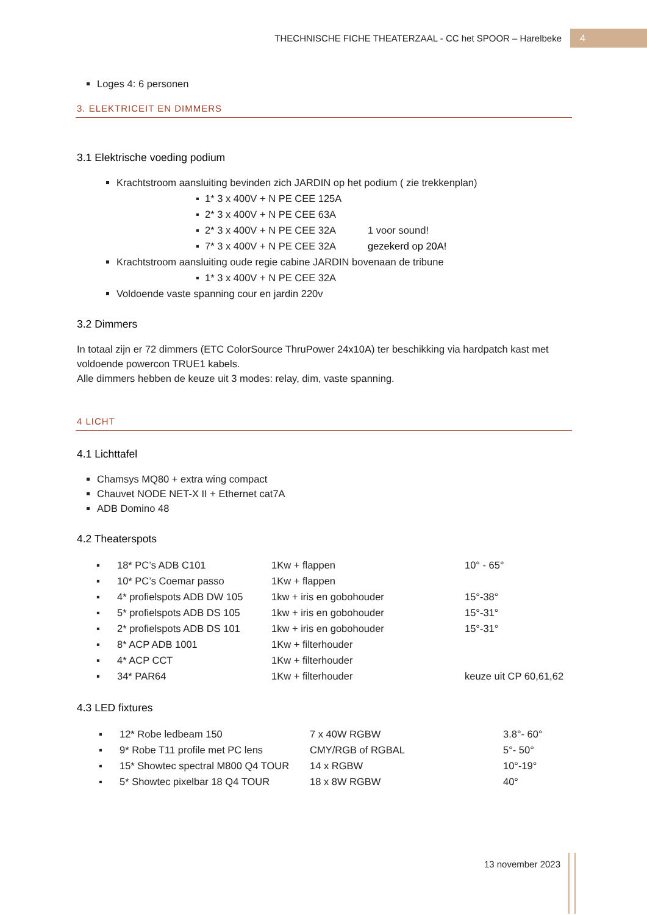THECHNISCHE FICHE THEATERZAAL - CC het SPOOR – Harelbeke
4
Loges 4: 6 personen
3. ELEKTRICEIT EN DIMMERS
3.1 Elektrische voeding podium
Krachtstroom aansluiting bevinden zich JARDIN op het podium ( zie trekkenplan)
| ▪ 1* 3 x 400V + N PE CEE 125A | |
| ▪ 2* 3 x 400V + N PE CEE 63A | |
| ▪ 2* 3 x 400V + N PE CEE 32A | 1 voor sound! |
| ▪ 7* 3 x 400V + N PE CEE 32A | gezekerd op 20A! |
Krachtstroom aansluiting oude regie cabine JARDIN bovenaan de tribune
| ▪ 1* 3 x 400V + N PE CEE 32A |
Voldoende vaste spanning cour en jardin 220v
3.2 Dimmers
In totaal zijn er 72 dimmers (ETC ColorSource ThruPower 24x10A) ter beschikking via hardpatch kast met voldoende powercon TRUE1 kabels.
Alle dimmers hebben de keuze uit 3 modes: relay, dim, vaste spanning.
4 LICHT
4.1 Lichttafel
Chamsys MQ80 + extra wing compact
Chauvet NODE NET-X II + Ethernet cat7A
ADB Domino 48
4.2 Theaterspots
| ▪ | 18* PC’s ADB C101 | 1Kw + flappen | 10° - 65° |
| ▪ | 10* PC’s Coemar passo | 1Kw + flappen | |
| ▪ | 4* profielspots ADB DW 105 | 1kw + iris en gobohouder | 15°-38° |
| ▪ | 5* profielspots ADB DS 105 | 1kw + iris en gobohouder | 15°-31° |
| ▪ | 2* profielspots ADB DS 101 | 1kw + iris en gobohouder | 15°-31° |
| ▪ | 8* ACP ADB 1001 | 1Kw + filterhouder | |
| ▪ | 4* ACP CCT | 1Kw + filterhouder | |
| ▪ | 34* PAR64 | 1Kw + filterhouder | keuze uit CP 60,61,62 |
4.3 LED fixtures
| ▪ | 12* Robe ledbeam 150 | 7 x 40W RGBW | 3.8°- 60° |
| ▪ | 9* Robe T11 profile met PC lens | CMY/RGB of RGBAL | 5°- 50° |
| ▪ | 15* Showtec spectral M800 Q4 TOUR | 14 x RGBW | 10°-19° |
| ▪ | 5* Showtec pixelbar 18 Q4 TOUR | 18 x 8W RGBW | 40° |
13 november 2023